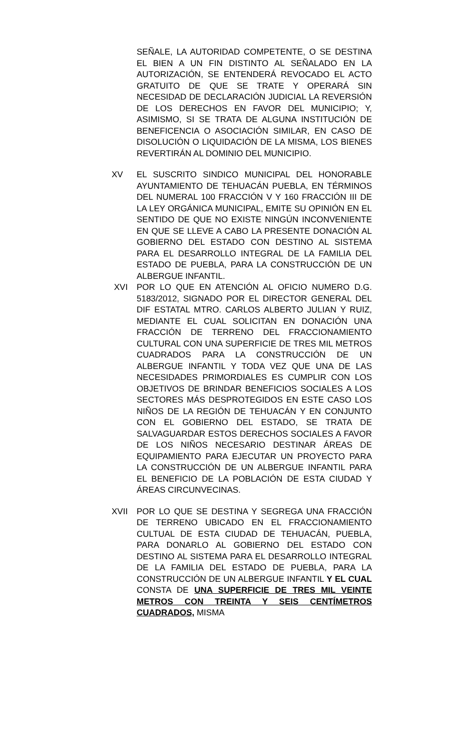SEÑALE, LA AUTORIDAD COMPETENTE, O SE DESTINA EL BIEN A UN FIN DISTINTO AL SEÑALADO EN LA AUTORIZACIÓN, SE ENTENDERÁ REVOCADO EL ACTO GRATUITO DE QUE SE TRATE Y OPERARÁ SIN NECESIDAD DE DECLARACIÓN JUDICIAL LA REVERSIÓN DE LOS DERECHOS EN FAVOR DEL MUNICIPIO; Y, ASIMISMO, SI SE TRATA DE ALGUNA INSTITUCIÓN DE BENEFICENCIA O ASOCIACIÓN SIMILAR, EN CASO DE DISOLUCIÓN O LIQUIDACIÓN DE LA MISMA, LOS BIENES REVERTIRÁN AL DOMINIO DEL MUNICIPIO.
XV EL SUSCRITO SINDICO MUNICIPAL DEL HONORABLE AYUNTAMIENTO DE TEHUACÁN PUEBLA, EN TÉRMINOS DEL NUMERAL 100 FRACCIÓN V Y 160 FRACCIÓN III DE LA LEY ORGÁNICA MUNICIPAL, EMITE SU OPINIÓN EN EL SENTIDO DE QUE NO EXISTE NINGÚN INCONVENIENTE EN QUE SE LLEVE A CABO LA PRESENTE DONACIÓN AL GOBIERNO DEL ESTADO CON DESTINO AL SISTEMA PARA EL DESARROLLO INTEGRAL DE LA FAMILIA DEL ESTADO DE PUEBLA, PARA LA CONSTRUCCIÓN DE UN ALBERGUE INFANTIL.
XVI POR LO QUE EN ATENCIÓN AL OFICIO NUMERO D.G. 5183/2012, SIGNADO POR EL DIRECTOR GENERAL DEL DIF ESTATAL MTRO. CARLOS ALBERTO JULIAN Y RUIZ, MEDIANTE EL CUAL SOLICITAN EN DONACIÓN UNA FRACCIÓN DE TERRENO DEL FRACCIONAMIENTO CULTURAL CON UNA SUPERFICIE DE TRES MIL METROS CUADRADOS PARA LA CONSTRUCCIÓN DE UN ALBERGUE INFANTIL Y TODA VEZ QUE UNA DE LAS NECESIDADES PRIMORDIALES ES CUMPLIR CON LOS OBJETIVOS DE BRINDAR BENEFICIOS SOCIALES A LOS SECTORES MÁS DESPROTEGIDOS EN ESTE CASO LOS NIÑOS DE LA REGIÓN DE TEHUACÁN Y EN CONJUNTO CON EL GOBIERNO DEL ESTADO, SE TRATA DE SALVAGUARDAR ESTOS DERECHOS SOCIALES A FAVOR DE LOS NIÑOS NECESARIO DESTINAR ÁREAS DE EQUIPAMIENTO PARA EJECUTAR UN PROYECTO PARA LA CONSTRUCCIÓN DE UN ALBERGUE INFANTIL PARA EL BENEFICIO DE LA POBLACIÓN DE ESTA CIUDAD Y ÁREAS CIRCUNVECINAS.
XVII POR LO QUE SE DESTINA Y SEGREGA UNA FRACCIÓN DE TERRENO UBICADO EN EL FRACCIONAMIENTO CULTUAL DE ESTA CIUDAD DE TEHUACÁN, PUEBLA, PARA DONARLO AL GOBIERNO DEL ESTADO CON DESTINO AL SISTEMA PARA EL DESARROLLO INTEGRAL DE LA FAMILIA DEL ESTADO DE PUEBLA, PARA LA CONSTRUCCIÓN DE UN ALBERGUE INFANTIL Y EL CUAL CONSTA DE UNA SUPERFICIE DE TRES MIL VEINTE METROS CON TREINTA Y SEIS CENTÍMETROS CUADRADOS, MISMA